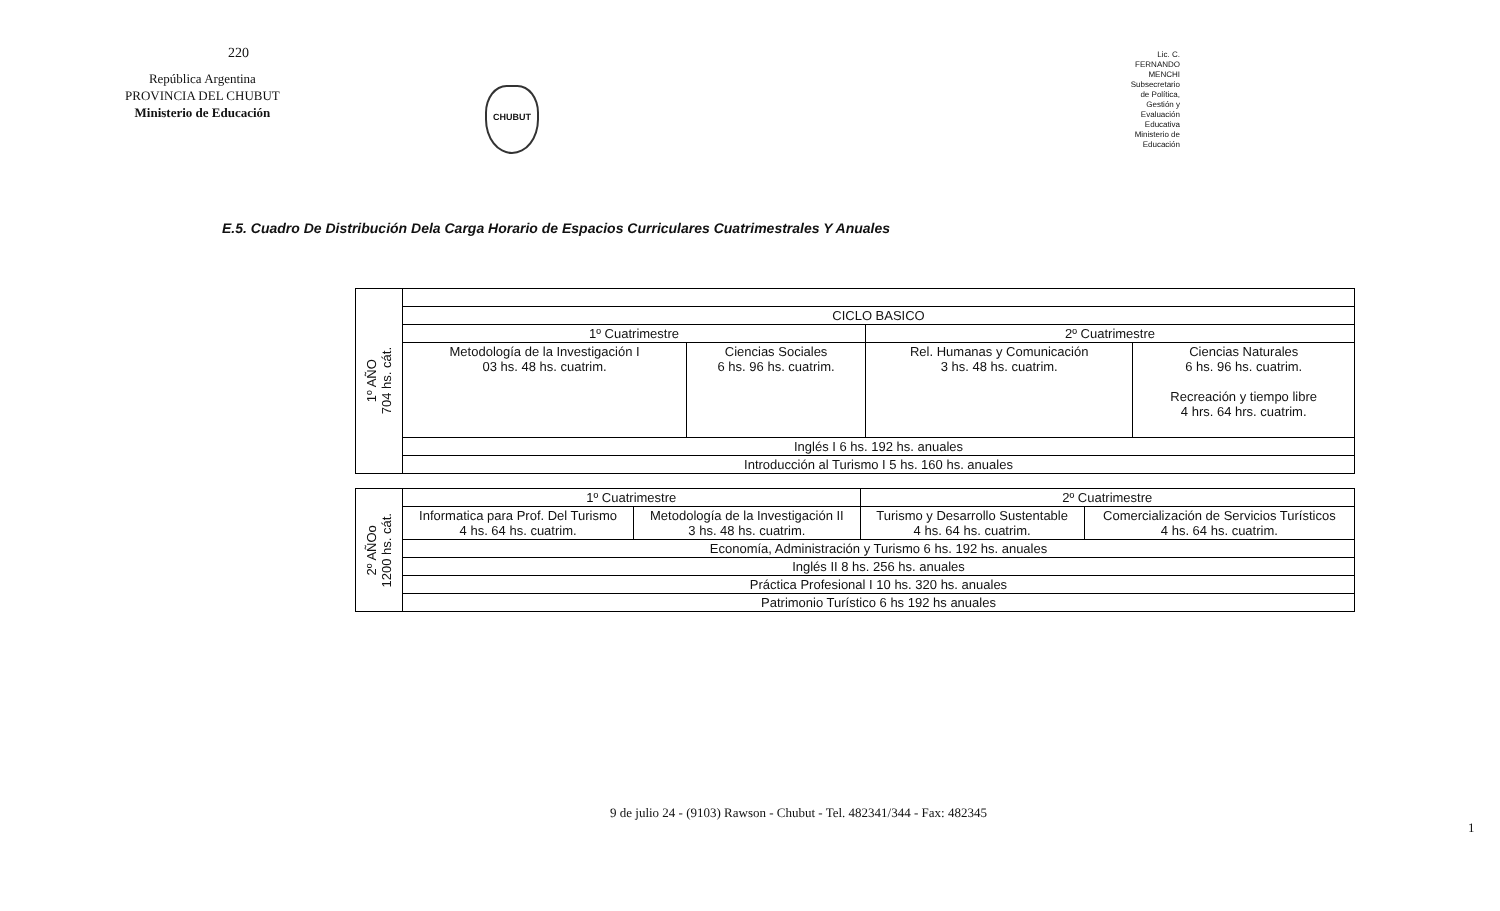220
República Argentina
PROVINCIA DEL CHUBUT
Ministerio de Educación
CHUBUT
Lic. C. FERNANDO MENCHI
Subsecretario de Política,
Gestión y Evaluación Educativa
Ministerio de Educación
E.5. Cuadro De Distribución Dela Carga Horario de Espacios Curriculares Cuatrimestrales Y Anuales
| 1º AÑO 704 hs. cát. | | | | |
| | CICLO BASICO | | | |
| | 1º Cuatrimestre | | 2º Cuatrimestre | |
| | Metodología de la Investigación I 03 hs. 48 hs. cuatrim. | Ciencias Sociales 6 hs. 96 hs. cuatrim. | Rel. Humanas y Comunicación 3 hs. 48 hs. cuatrim. | Ciencias Naturales 6 hs. 96 hs. cuatrim. Recreación y tiempo libre 4 hrs. 64 hrs. cuatrim. |
| | Inglés I 6 hs. 192 hs. anuales | | | |
| | Introducción al Turismo I 5 hs. 160 hs. anuales | | | |
| 2º AÑOo 1200 hs. cát. | 1º Cuatrimestre | | 2º Cuatrimestre | |
| | Informatica para Prof. Del Turismo 4 hs. 64 hs. cuatrim. | Metodología de la Investigación II 3 hs. 48 hs. cuatrim. | Turismo y Desarrollo Sustentable 4 hs. 64 hs. cuatrim. | Comercialización de Servicios Turísticos 4 hs. 64 hs. cuatrim. |
| | Economía, Administración y Turismo 6 hs. 192 hs. anuales | | | |
| | Inglés II 8 hs. 256 hs. anuales | | | |
| | Práctica Profesional I 10 hs. 320 hs. anuales | | | |
| | Patrimonio Turístico 6 hs 192 hs anuales | | | |
9 de julio 24 - (9103) Rawson - Chubut - Tel. 482341/344 - Fax: 482345
1